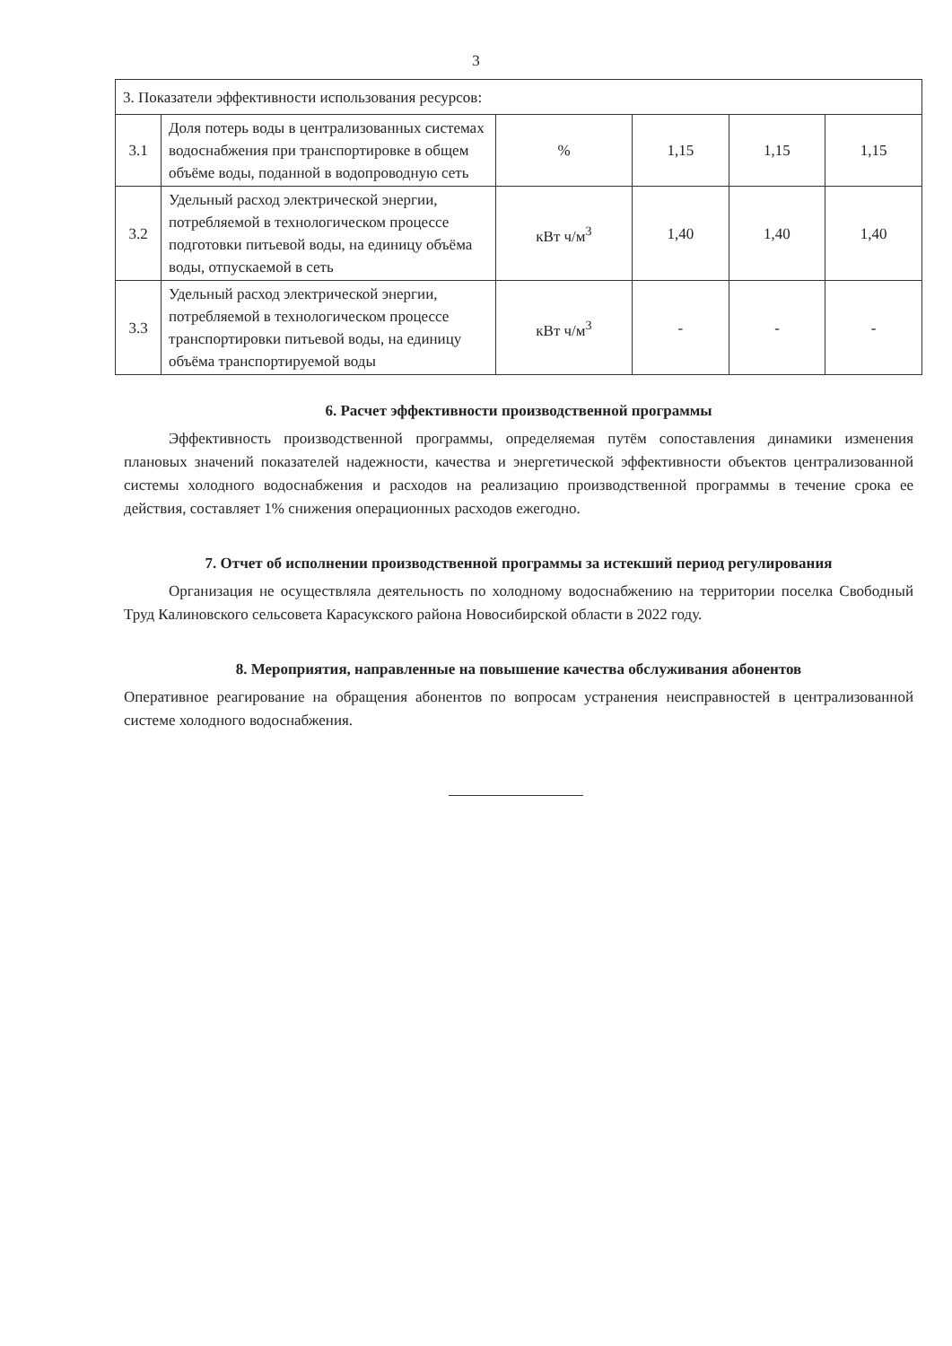3
| 3. Показатели эффективности использования ресурсов: | | | | | |
| 3.1 | Доля потерь воды в централизованных системах водоснабжения при транспортировке в общем объёме воды, поданной в водопроводную сеть | % | 1,15 | 1,15 | 1,15 |
| 3.2 | Удельный расход электрической энергии, потребляемой в технологическом процессе подготовки питьевой воды, на единицу объёма воды, отпускаемой в сеть | кВт ч/м<sup>3</sup> | 1,40 | 1,40 | 1,40 |
| 3.3 | Удельный расход электрической энергии, потребляемой в технологическом процессе транспортировки питьевой воды, на единицу объёма транспортируемой воды | кВт ч/м<sup>3</sup> | - | - | - |
6. Расчет эффективности производственной программы
Эффективность производственной программы, определяемая путём сопоставления динамики изменения плановых значений показателей надежности, качества и энергетической эффективности объектов централизованной системы холодного водоснабжения и расходов на реализацию производственной программы в течение срока ее действия, составляет 1% снижения операционных расходов ежегодно.
7. Отчет об исполнении производственной программы за истекший период регулирования
Организация не осуществляла деятельность по холодному водоснабжению на территории поселка Свободный Труд Калиновского сельсовета Карасукского района Новосибирской области в 2022 году.
8. Мероприятия, направленные на повышение качества обслуживания абонентов
Оперативное реагирование на обращения абонентов по вопросам устранения неисправностей в централизованной системе холодного водоснабжения.